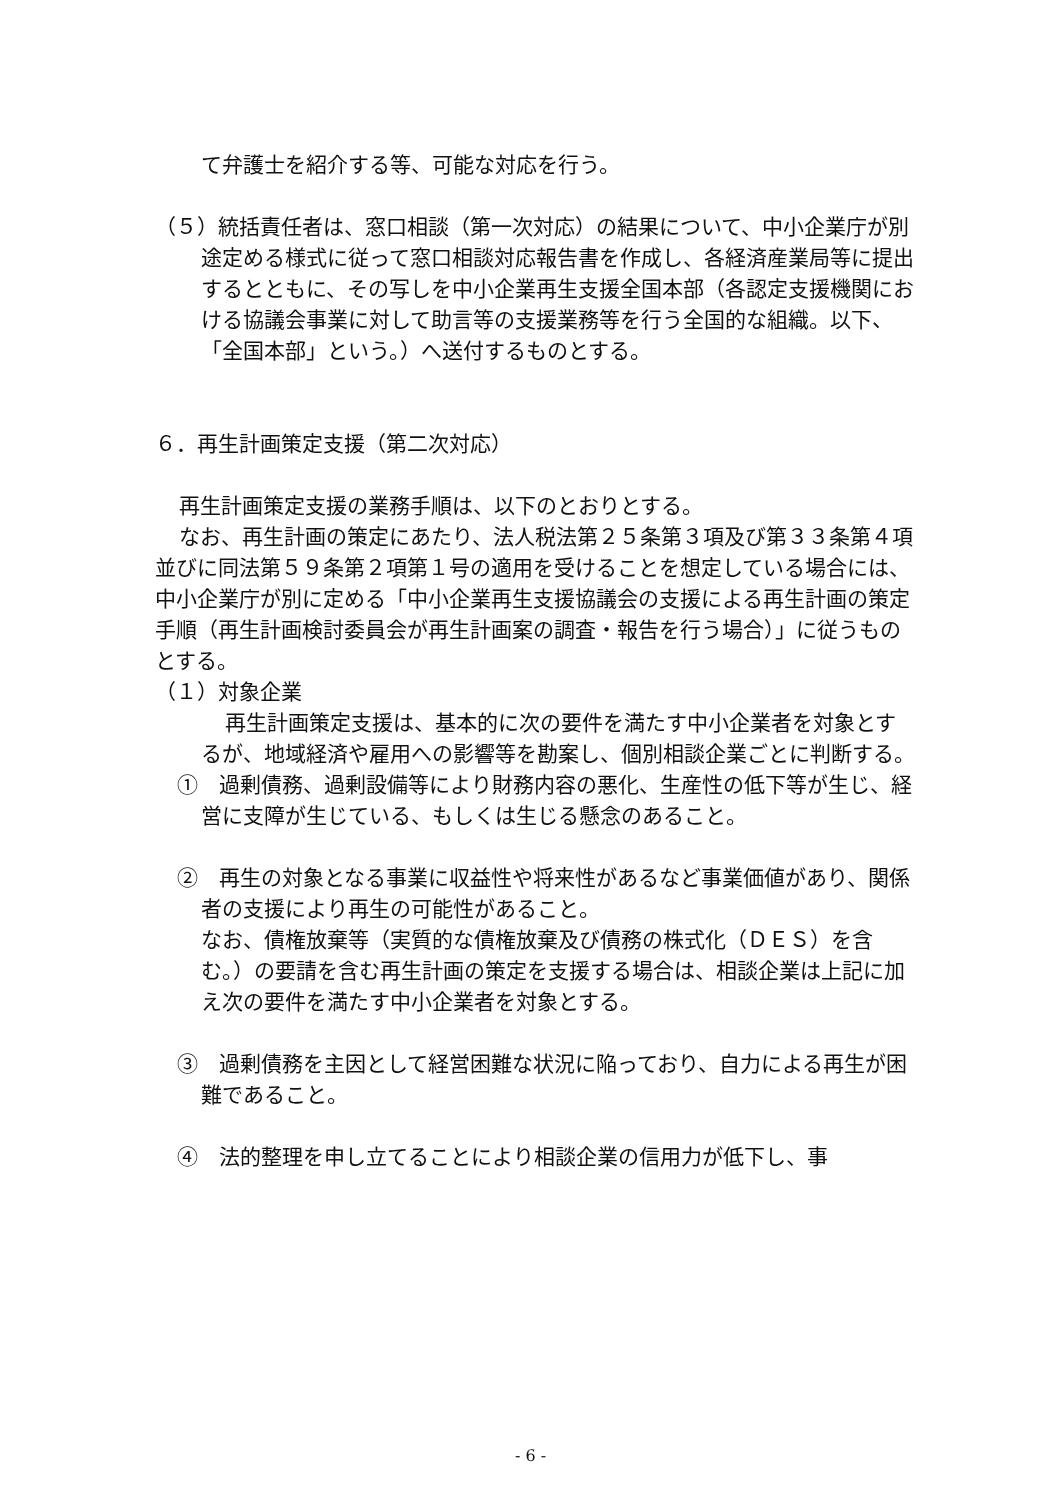て弁護士を紹介する等、可能な対応を行う。
（５）統括責任者は、窓口相談（第一次対応）の結果について、中小企業庁が別途定める様式に従って窓口相談対応報告書を作成し、各経済産業局等に提出するとともに、その写しを中小企業再生支援全国本部（各認定支援機関における協議会事業に対して助言等の支援業務等を行う全国的な組織。以下、「全国本部」という。）へ送付するものとする。
６．再生計画策定支援（第二次対応）
再生計画策定支援の業務手順は、以下のとおりとする。
なお、再生計画の策定にあたり、法人税法第２５条第３項及び第３３条第４項並びに同法第５９条第２項第１号の適用を受けることを想定している場合には、中小企業庁が別に定める「中小企業再生支援協議会の支援による再生計画の策定手順（再生計画検討委員会が再生計画案の調査・報告を行う場合）」に従うものとする。
（１）対象企業
再生計画策定支援は、基本的に次の要件を満たす中小企業者を対象とするが、地域経済や雇用への影響等を勘案し、個別相談企業ごとに判断する。
①　過剰債務、過剰設備等により財務内容の悪化、生産性の低下等が生じ、経営に支障が生じている、もしくは生じる懸念のあること。
②　再生の対象となる事業に収益性や将来性があるなど事業価値があり、関係者の支援により再生の可能性があること。
なお、債権放棄等（実質的な債権放棄及び債務の株式化（ＤＥＳ）を含む。）の要請を含む再生計画の策定を支援する場合は、相談企業は上記に加え次の要件を満たす中小企業者を対象とする。
③　過剰債務を主因として経営困難な状況に陥っており、自力による再生が困難であること。
④　法的整理を申し立てることにより相談企業の信用力が低下し、事
- 6 -